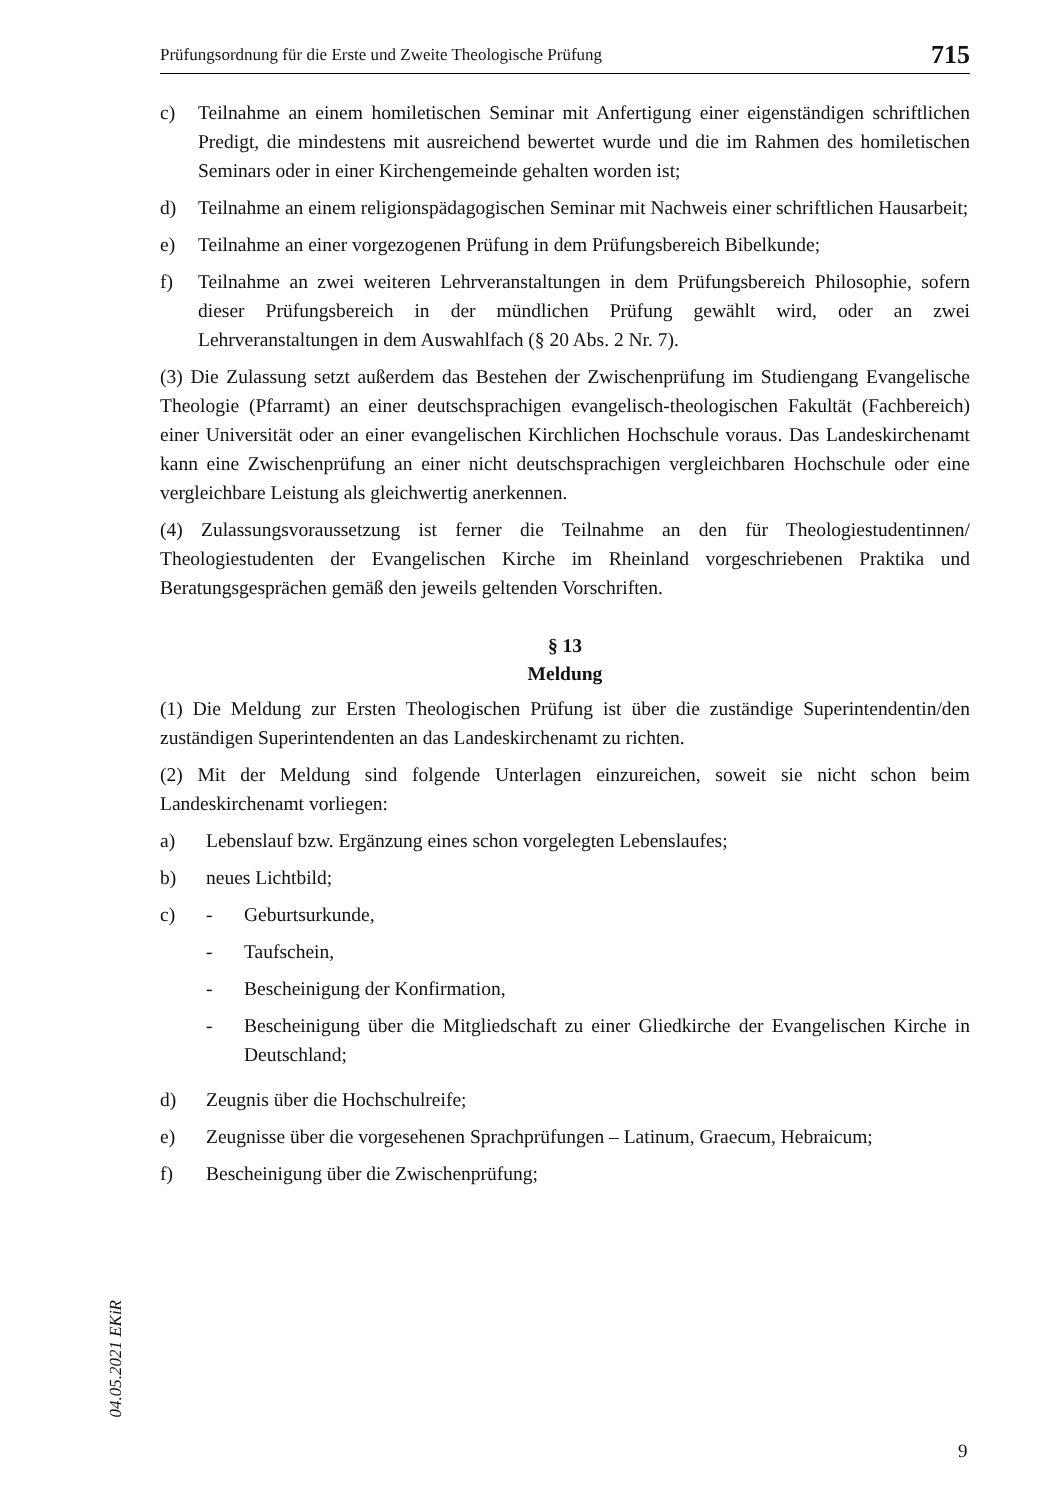Prüfungsordnung für die Erste und Zweite Theologische Prüfung 715
c) Teilnahme an einem homiletischen Seminar mit Anfertigung einer eigenständigen schriftlichen Predigt, die mindestens mit ausreichend bewertet wurde und die im Rahmen des homiletischen Seminars oder in einer Kirchengemeinde gehalten worden ist;
d) Teilnahme an einem religionspädagogischen Seminar mit Nachweis einer schriftlichen Hausarbeit;
e) Teilnahme an einer vorgezogenen Prüfung in dem Prüfungsbereich Bibelkunde;
f) Teilnahme an zwei weiteren Lehrveranstaltungen in dem Prüfungsbereich Philosophie, sofern dieser Prüfungsbereich in der mündlichen Prüfung gewählt wird, oder an zwei Lehrveranstaltungen in dem Auswahlfach (§ 20 Abs. 2 Nr. 7).
(3) Die Zulassung setzt außerdem das Bestehen der Zwischenprüfung im Studiengang Evangelische Theologie (Pfarramt) an einer deutschsprachigen evangelisch-theologischen Fakultät (Fachbereich) einer Universität oder an einer evangelischen Kirchlichen Hochschule voraus. Das Landeskirchenamt kann eine Zwischenprüfung an einer nicht deutschsprachigen vergleichbaren Hochschule oder eine vergleichbare Leistung als gleichwertig anerkennen.
(4) Zulassungsvoraussetzung ist ferner die Teilnahme an den für Theologiestudentinnen/ Theologiestudenten der Evangelischen Kirche im Rheinland vorgeschriebenen Praktika und Beratungsgesprächen gemäß den jeweils geltenden Vorschriften.
§ 13
Meldung
(1) Die Meldung zur Ersten Theologischen Prüfung ist über die zuständige Superintendentin/den zuständigen Superintendenten an das Landeskirchenamt zu richten.
(2) Mit der Meldung sind folgende Unterlagen einzureichen, soweit sie nicht schon beim Landeskirchenamt vorliegen:
a) Lebenslauf bzw. Ergänzung eines schon vorgelegten Lebenslaufes;
b) neues Lichtbild;
c) - Geburtsurkunde,
- Taufschein,
- Bescheinigung der Konfirmation,
- Bescheinigung über die Mitgliedschaft zu einer Gliedkirche der Evangelischen Kirche in Deutschland;
d) Zeugnis über die Hochschulreife;
e) Zeugnisse über die vorgesehenen Sprachprüfungen – Latinum, Graecum, Hebraicum;
f) Bescheinigung über die Zwischenprüfung;
04.05.2021 EKiR
9